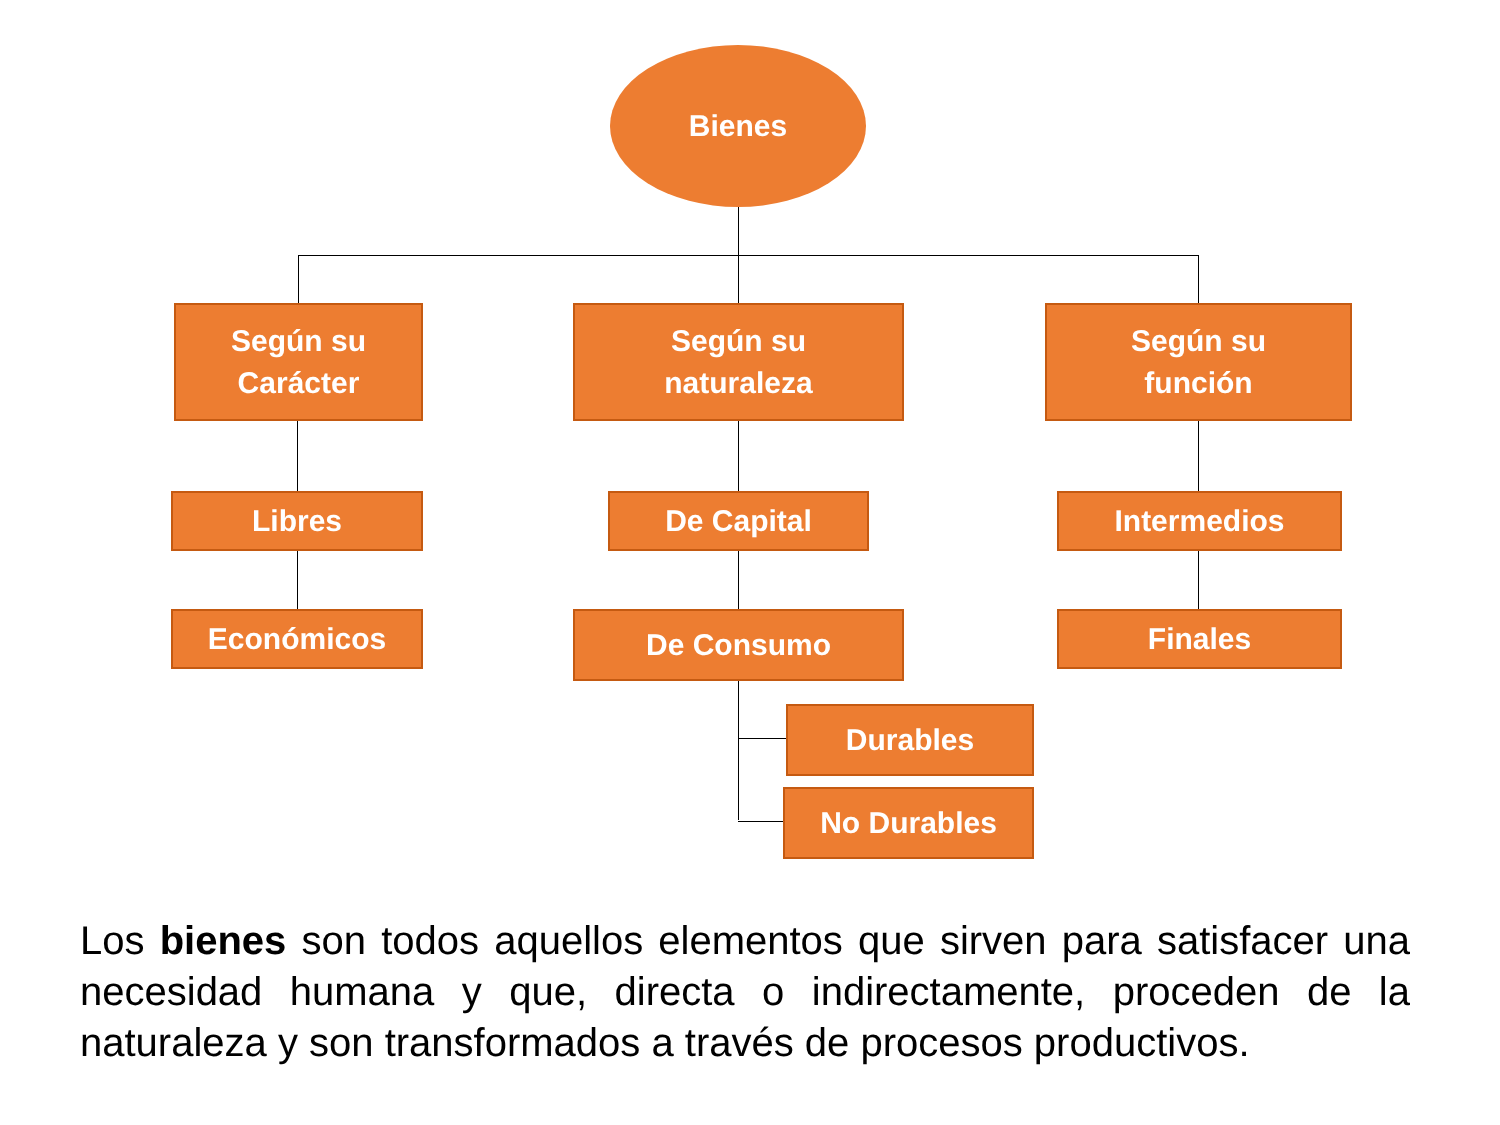Bienes
Según su
Carácter
Según su
naturaleza
Según su
función
Libres De Capital Intermedios
Económicos De Consumo Finales
Durables
No Durables
Los bienes son todos aquellos elementos que sirven para satisfacer una necesidad humana y que, directa o indirectamente, proceden de la naturaleza y son transformados a través de procesos productivos.